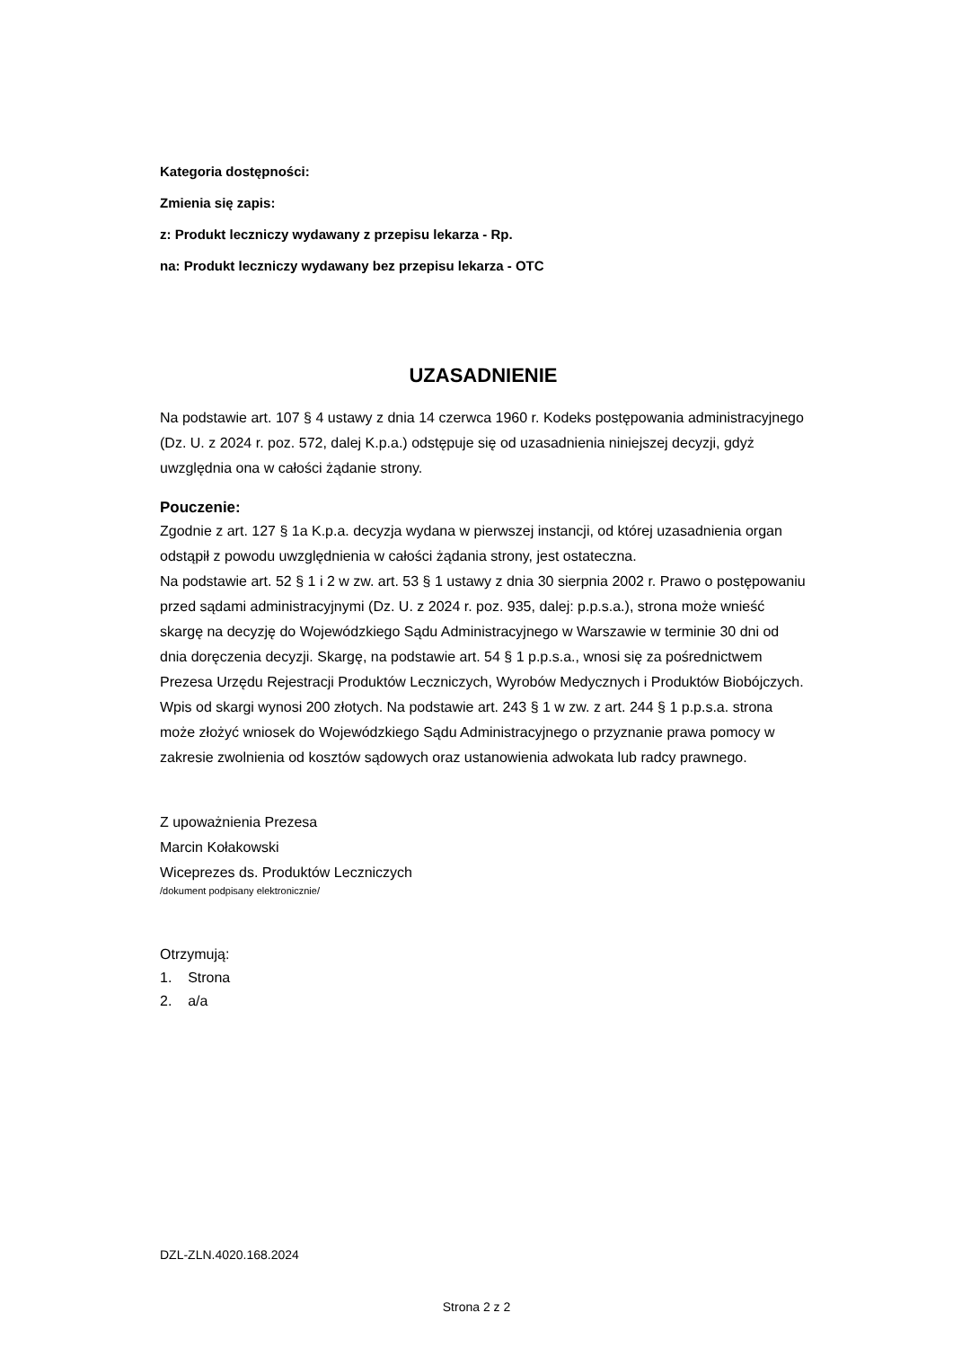Kategoria dostępności:
Zmienia się zapis:
z: Produkt leczniczy wydawany z przepisu lekarza - Rp.
na: Produkt leczniczy wydawany bez przepisu lekarza - OTC
UZASADNIENIE
Na podstawie art. 107 § 4 ustawy z dnia 14 czerwca 1960 r. Kodeks postępowania administracyjnego (Dz. U. z 2024 r. poz. 572, dalej K.p.a.) odstępuje się od uzasadnienia niniejszej decyzji, gdyż uwzględnia ona w całości żądanie strony.
Pouczenie:
Zgodnie z art. 127 § 1a K.p.a. decyzja wydana w pierwszej instancji, od której uzasadnienia organ odstąpił z powodu uwzględnienia w całości żądania strony, jest ostateczna.
Na podstawie art. 52 § 1 i 2 w zw. art. 53 § 1 ustawy z dnia 30 sierpnia 2002 r. Prawo o postępowaniu przed sądami administracyjnymi (Dz. U. z 2024 r. poz. 935, dalej: p.p.s.a.), strona może wnieść skargę na decyzję do Wojewódzkiego Sądu Administracyjnego w Warszawie w terminie 30 dni od dnia doręczenia decyzji. Skargę, na podstawie art. 54 § 1 p.p.s.a., wnosi się za pośrednictwem Prezesa Urzędu Rejestracji Produktów Leczniczych, Wyrobów Medycznych i Produktów Biobójczych. Wpis od skargi wynosi 200 złotych. Na podstawie art. 243 § 1 w zw. z art. 244 § 1 p.p.s.a. strona może złożyć wniosek do Wojewódzkiego Sądu Administracyjnego o przyznanie prawa pomocy w zakresie zwolnienia od kosztów sądowych oraz ustanowienia adwokata lub radcy prawnego.
Z upoważnienia Prezesa
Marcin Kołakowski
Wiceprezes ds. Produktów Leczniczych
/dokument podpisany elektronicznie/
Otrzymują:
1. Strona
2. a/a
DZL-ZLN.4020.168.2024
Strona 2 z 2